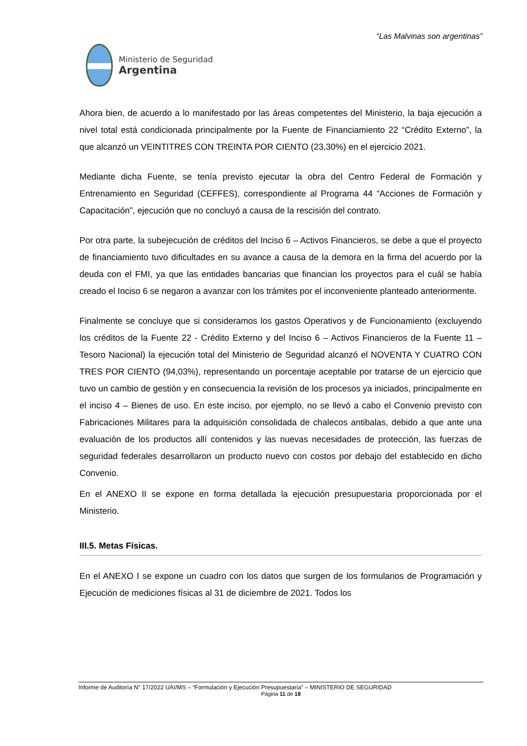“Las Malvinas son argentinas”
Ministerio de Seguridad
Argentina
Ahora bien, de acuerdo a lo manifestado por las áreas competentes del Ministerio, la baja ejecución a nivel total está condicionada principalmente por la Fuente de Financiamiento 22 “Crédito Externo”, la que alcanzó un VEINTITRES CON TREINTA POR CIENTO (23,30%) en el ejercicio 2021.
Mediante dicha Fuente, se tenía previsto ejecutar la obra del Centro Federal de Formación y Entrenamiento en Seguridad (CEFFES), correspondiente al Programa 44 “Acciones de Formación y Capacitación”, ejecución que no concluyó a causa de la rescisión del contrato.
Por otra parte, la subejecución de créditos del Inciso 6 – Activos Financieros, se debe a que el proyecto de financiamiento tuvo dificultades en su avance a causa de la demora en la firma del acuerdo por la deuda con el FMI, ya que las entidades bancarias que financian los proyectos para el cuál se había creado el Inciso 6 se negaron a avanzar con los trámites por el inconveniente planteado anteriormente.
Finalmente se concluye que si consideramos los gastos Operativos y de Funcionamiento (excluyendo los créditos de la Fuente 22 - Crédito Externo y del Inciso 6 – Activos Financieros de la Fuente 11 – Tesoro Nacional) la ejecución total del Ministerio de Seguridad alcanzó el NOVENTA Y CUATRO CON TRES POR CIENTO (94,03%), representando un porcentaje aceptable por tratarse de un ejercicio que tuvo un cambio de gestión y en consecuencia la revisión de los procesos ya iniciados, principalmente en el inciso 4 – Bienes de uso. En este inciso, por ejemplo, no se llevó a cabo el Convenio previsto con Fabricaciones Militares para la adquisición consolidada de chalecos antibalas, debido a que ante una evaluación de los productos allí contenidos y las nuevas necesidades de protección, las fuerzas de seguridad federales desarrollaron un producto nuevo con costos por debajo del establecido en dicho Convenio.
En el ANEXO II se expone en forma detallada la ejecución presupuestaria proporcionada por el Ministerio.
III.5. Metas Físicas.
En el ANEXO I se expone un cuadro con los datos que surgen de los formularios de Programación y Ejecución de mediciones físicas al 31 de diciembre de 2021. Todos los
Informe de Auditoría N° 17/2022 UAI/MS – “Formulación y Ejecución Presupuestaria” – MINISTERIO DE SEGURIDAD
Página 11 de 18